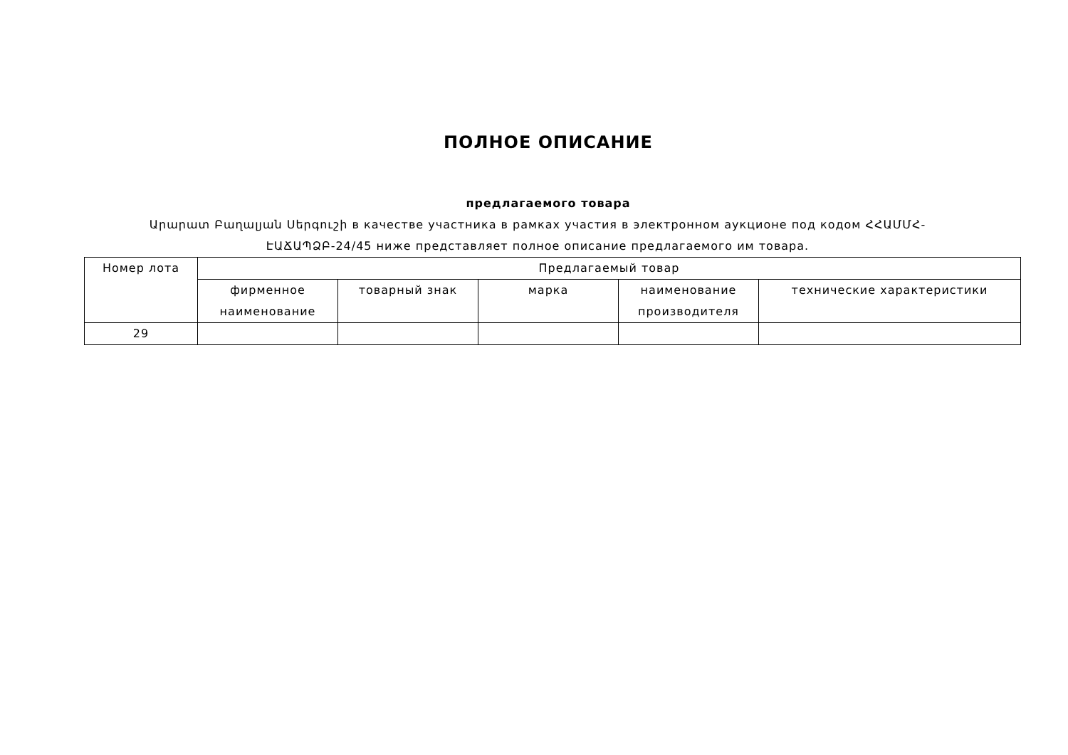ПОЛНОЕ ОПИСАНИЕ
предлагаемого товара
Արարատ Բաղալյան Սերգուշի в качестве участника в рамках участия в электронном аукционе под кодом ՀՀԱՄՄՀ-ԷԱՃԱՊՁԲ-24/45 ниже представляет полное описание предлагаемого им товара.
| Номер лота | Предлагаемый товар | | | | |
| --- | --- | --- | --- | --- | --- |
| | фирменное наименование | товарный знак | марка | наименование производителя | технические характеристики |
| 29 | | | | | |